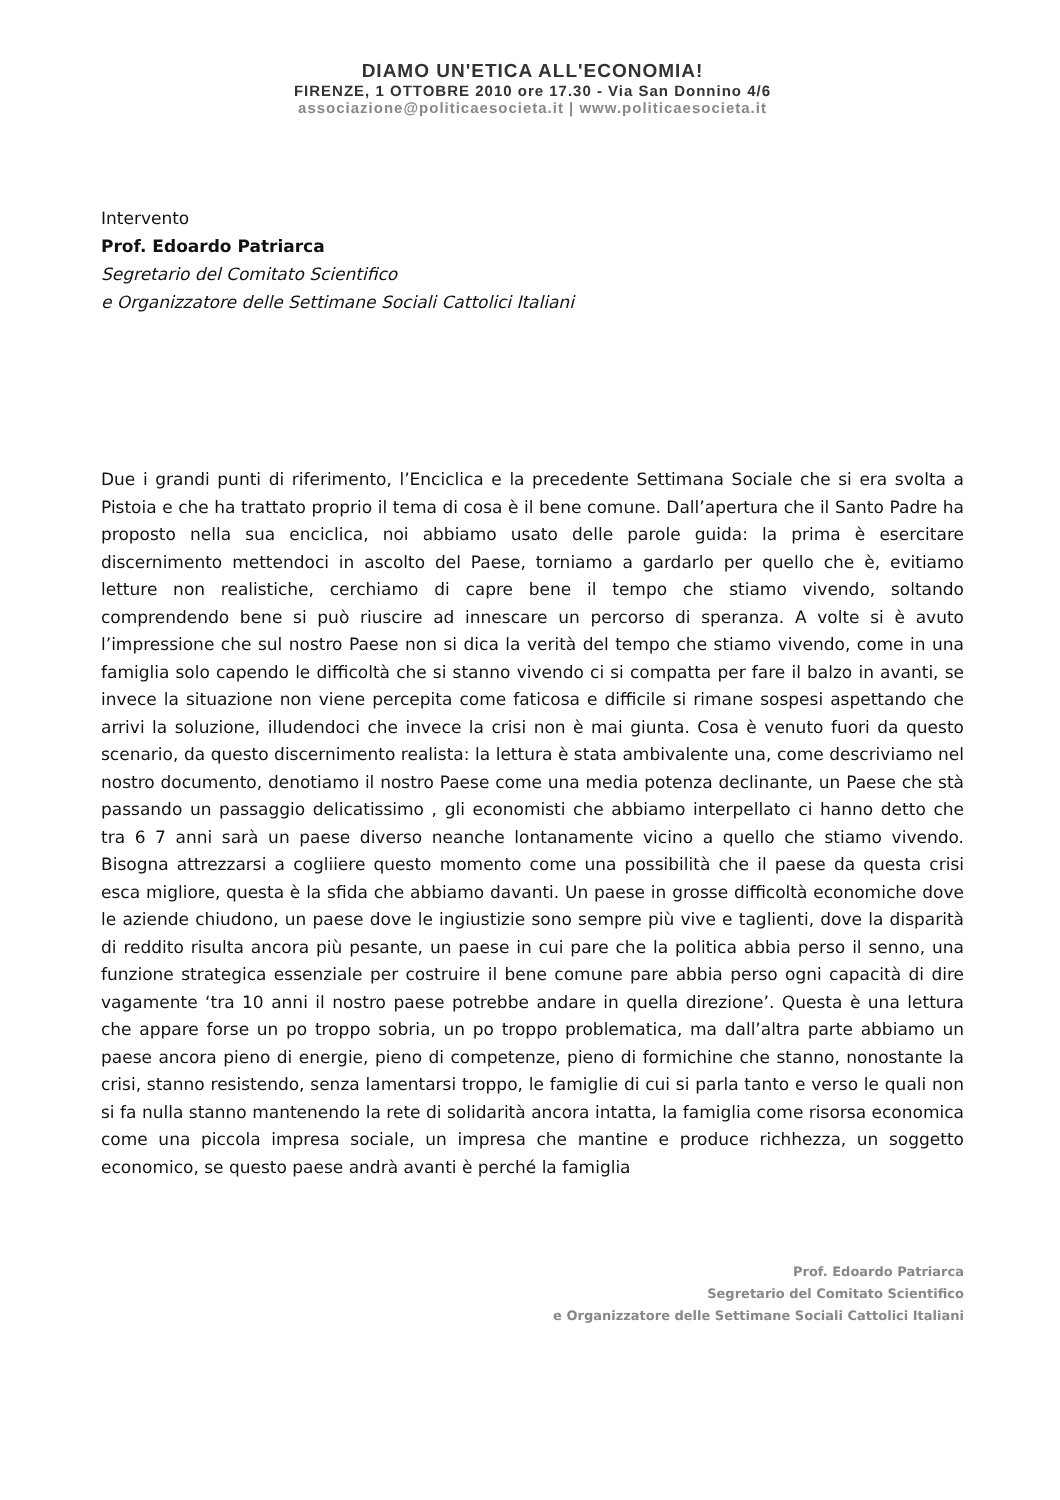DIAMO UN'ETICA ALL'ECONOMIA!
FIRENZE, 1 OTTOBRE 2010 ore 17.30 - Via San Donnino 4/6
associazione@politicaesocieta.it | www.politicaesocieta.it
Intervento
Prof. Edoardo Patriarca
Segretario del Comitato Scientifico
e Organizzatore delle Settimane Sociali Cattolici Italiani
Due i grandi punti di riferimento, l’Enciclica e la precedente Settimana Sociale che si era svolta a Pistoia e che ha trattato proprio il tema di cosa è il bene comune. Dall’apertura che il Santo Padre ha proposto nella sua enciclica, noi abbiamo usato delle parole guida: la prima è esercitare discernimento mettendoci in ascolto del Paese, torniamo a gardarlo per quello che è, evitiamo letture non realistiche, cerchiamo di capre bene il tempo che stiamo vivendo, soltando comprendendo bene si può riuscire ad innescare un percorso di speranza. A volte si è avuto l’impressione che sul nostro Paese non si dica la verità del tempo che stiamo vivendo, come in una famiglia solo capendo le difficoltà che si stanno vivendo ci si compatta per fare il balzo in avanti, se invece la situazione non viene percepita come faticosa e difficile si rimane sospesi aspettando che arrivi la soluzione, illudendoci che invece la crisi non è mai giunta. Cosa è venuto fuori da questo scenario, da questo discernimento realista: la lettura è stata ambivalente una, come descriviamo nel nostro documento, denotiamo il nostro Paese come una media potenza declinante, un Paese che stà passando un passaggio delicatissimo , gli economisti che abbiamo interpellato ci hanno detto che tra 6 7 anni sarà un paese diverso neanche lontanamente vicino a quello che stiamo vivendo. Bisogna attrezzarsi a cogliiere questo momento come una possibilità che il paese da questa crisi esca migliore, questa è la sfida che abbiamo davanti. Un paese in grosse difficoltà economiche dove le aziende chiudono, un paese dove le ingiustizie sono sempre più vive e taglienti, dove la disparità di reddito risulta ancora più pesante, un paese in cui pare che la politica abbia perso il senno, una funzione strategica essenziale per costruire il bene comune pare abbia perso ogni capacità di dire vagamente ‘tra 10 anni il nostro paese potrebbe andare in quella direzione’. Questa è una lettura che appare forse un po troppo sobria, un po troppo problematica, ma dall’altra parte abbiamo un paese ancora pieno di energie, pieno di competenze, pieno di formichine che stanno, nonostante la crisi, stanno resistendo, senza lamentarsi troppo, le famiglie di cui si parla tanto e verso le quali non si fa nulla stanno mantenendo la rete di solidarità ancora intatta, la famiglia come risorsa economica come una piccola impresa sociale, un impresa che mantine e produce richhezza, un soggetto economico, se questo paese andrà avanti è perché la famiglia
Prof. Edoardo Patriarca
Segretario del Comitato Scientifico
e Organizzatore delle Settimane Sociali Cattolici Italiani